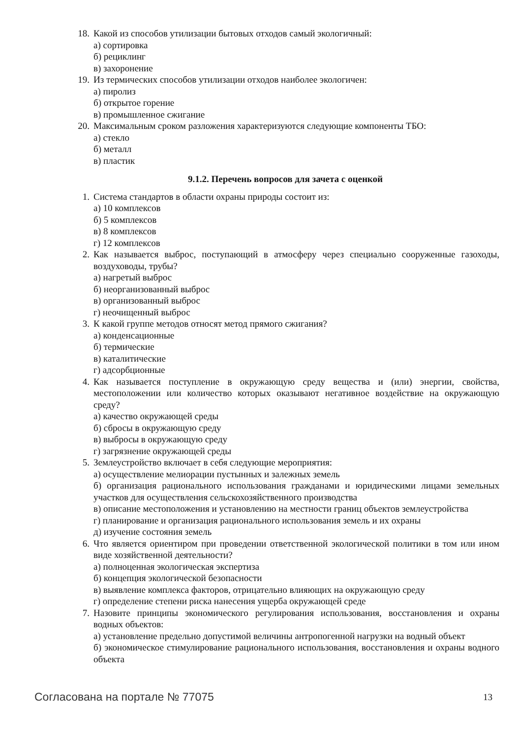18. Какой из способов утилизации бытовых отходов самый экологичный:
а) сортировка
б) рециклинг
в) захоронение
19. Из термических способов утилизации отходов наиболее экологичен:
а) пиролиз
б) открытое горение
в) промышленное сжигание
20. Максимальным сроком разложения характеризуются следующие компоненты ТБО:
а) стекло
б) металл
в) пластик
9.1.2. Перечень вопросов для зачета с оценкой
1. Система стандартов в области охраны природы состоит из:
а) 10 комплексов
б) 5 комплексов
в) 8 комплексов
г) 12 комплексов
2. Как называется выброс, поступающий в атмосферу через специально сооруженные газоходы, воздуховоды, трубы?
а) нагретый выброс
б) неорганизованный выброс
в) организованный выброс
г) неочищенный выброс
3. К какой группе методов относят метод прямого сжигания?
а) конденсационные
б) термические
в) каталитические
г) адсорбционные
4. Как называется поступление в окружающую среду вещества и (или) энергии, свойства, местоположении или количество которых оказывают негативное воздействие на окружающую среду?
а) качество окружающей среды
б) сбросы в окружающую среду
в) выбросы в окружающую среду
г) загрязнение окружающей среды
5. Землеустройство включает в себя следующие мероприятия:
а) осуществление мелиорации пустынных и залежных земель
б) организация рационального использования гражданами и юридическими лицами земельных участков для осуществления сельскохозяйственного производства
в) описание местоположения и установлению на местности границ объектов землеустройства
г) планирование и организация рационального использования земель и их охраны
д) изучение состояния земель
6. Что является ориентиром при проведении ответственной экологической политики в том или ином виде хозяйственной деятельности?
а) полноценная экологическая экспертиза
б) концепция экологической безопасности
в) выявление комплекса факторов, отрицательно влияющих на окружающую среду
г) определение степени риска нанесения ущерба окружающей среде
7. Назовите принципы экономического регулирования использования, восстановления и охраны водных объектов:
а) установление предельно допустимой величины антропогенной нагрузки на водный объект
б) экономическое стимулирование рационального использования, восстановления и охраны водного объекта
Согласована на портале № 77075 13